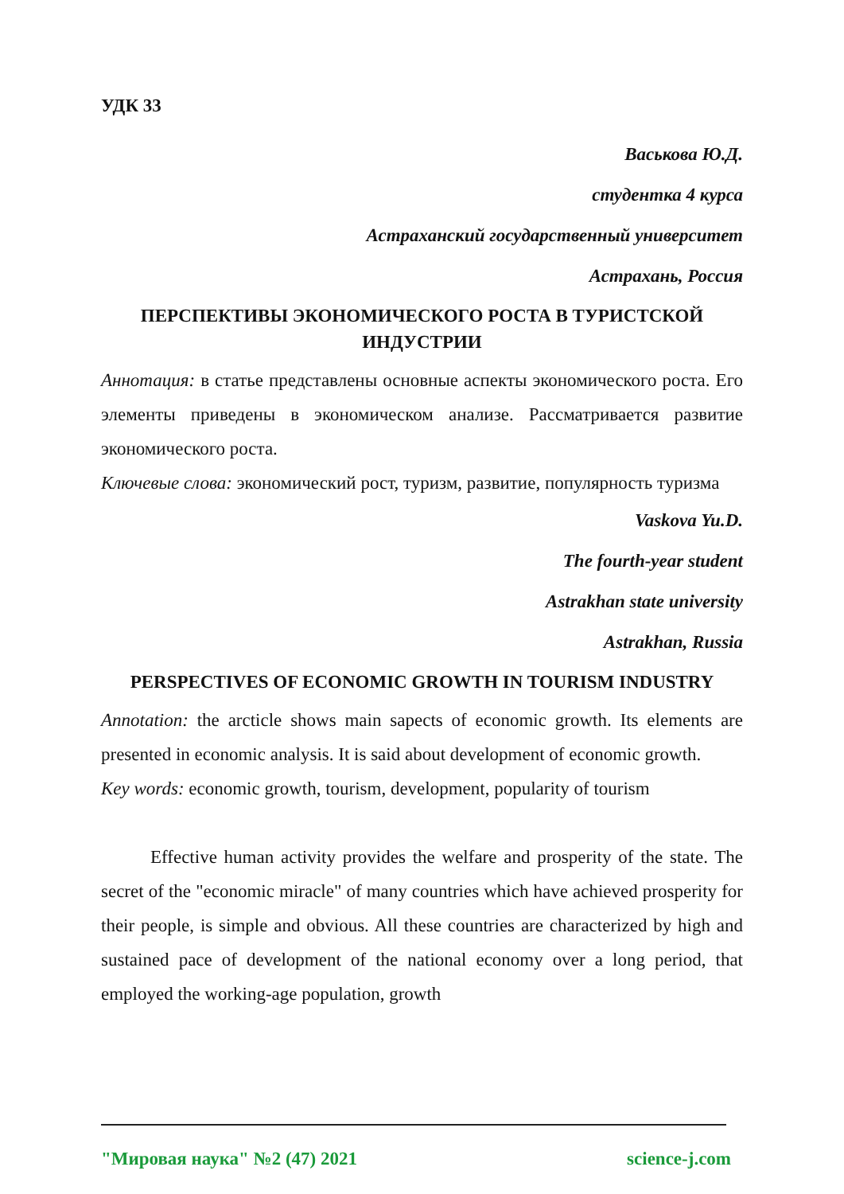УДК 33
Васькова Ю.Д.
студентка 4 курса
Астраханский государственный университет
Астрахань, Россия
ПЕРСПЕКТИВЫ ЭКОНОМИЧЕСКОГО РОСТА В ТУРИСТСКОЙ ИНДУСТРИИ
Аннотация: в статье представлены основные аспекты экономического роста. Его элементы приведены в экономическом анализе. Рассматривается развитие экономического роста.
Ключевые слова: экономический рост, туризм, развитие, популярность туризма
Vaskova Yu.D.
The fourth-year student
Astrakhan state university
Astrakhan, Russia
PERSPECTIVES OF ECONOMIC GROWTH IN TOURISM INDUSTRY
Annotation: the arcticle shows main sapects of economic growth. Its elements are presented in economic analysis. It is said about development of economic growth.
Key words: economic growth, tourism, development, popularity of tourism
Effective human activity provides the welfare and prosperity of the state. The secret of the "economic miracle" of many countries which have achieved prosperity for their people, is simple and obvious. All these countries are characterized by high and sustained pace of development of the national economy over a long period, that employed the working-age population, growth
"Мировая наука" №2 (47) 2021 science-j.com